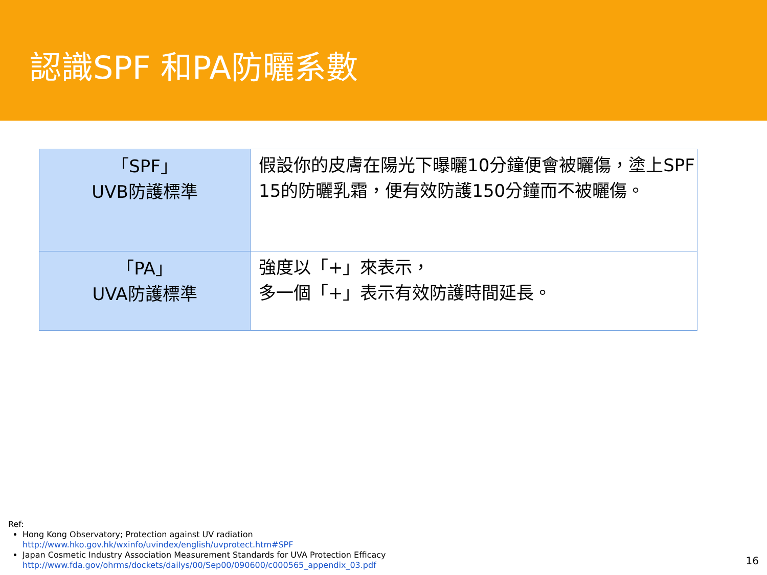認識SPF 和PA防曬系數
| 「SPF」 UVB防護標準 | 假設你的皮膚在陽光下曝曬10分鐘便會被曬傷，塗上SPF 15的防曬乳霜，便有效防護150分鐘而不被曬傷。 |
| 「PA」 UVA防護標準 | 強度以「+」來表示， 多一個「+」表示有效防護時間延長。 |
Ref:
Hong Kong Observatory; Protection against UV radiation
http://www.hko.gov.hk/wxinfo/uvindex/english/uvprotect.htm#SPF
Japan Cosmetic Industry Association Measurement Standards for UVA Protection Efficacy
http://www.fda.gov/ohrms/dockets/dailys/00/Sep00/090600/c000565_appendix_03.pdf
16